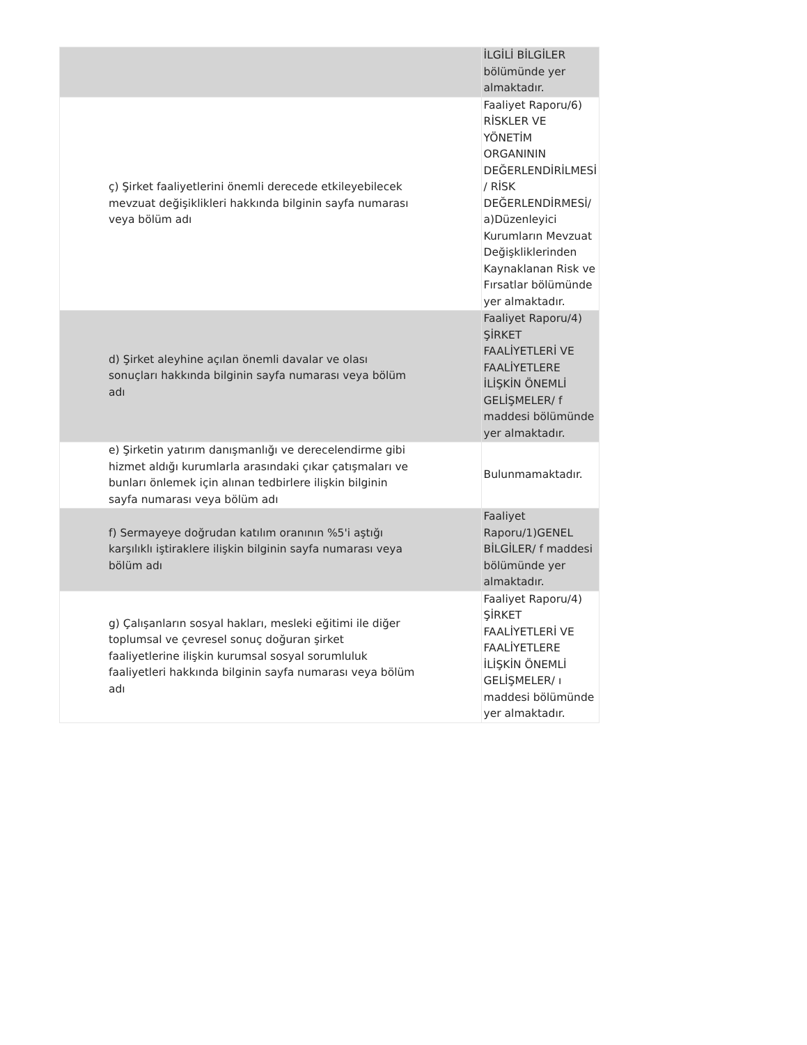| | İLGİLİ BİLGİLER bölümünde yer almaktadır. |
| ç) Şirket faaliyetlerini önemli derecede etkileyebilecek mevzuat değişiklikleri hakkında bilginin sayfa numarası veya bölüm adı | Faaliyet Raporu/6) RİSKLER VE YÖNETİM ORGANININ DEĞERLENDİRİLMESİ / RİSK DEĞERLENDİRMESİ/ a)Düzenleyici Kurumların Mevzuat Değişkliklerinden Kaynaklanan Risk ve Fırsatlar bölümünde yer almaktadır. |
| d) Şirket aleyhine açılan önemli davalar ve olası sonuçları hakkında bilginin sayfa numarası veya bölüm adı | Faaliyet Raporu/4) ŞİRKET FAALİYETLERİ VE FAALİYETLERE İLİŞKİN ÖNEMLİ GELİŞMELER/ f maddesi bölümünde yer almaktadır. |
| e) Şirketin yatırım danışmanlığı ve derecelendirme gibi hizmet aldığı kurumlarla arasındaki çıkar çatışmaları ve bunları önlemek için alınan tedbirlere ilişkin bilginin sayfa numarası veya bölüm adı | Bulunmamaktadır. |
| f) Sermayeye doğrudan katılım oranının %5'i aştığı karşılıklı iştiraklere ilişkin bilginin sayfa numarası veya bölüm adı | Faaliyet Raporu/1)GENEL BİLGİLER/ f maddesi bölümünde yer almaktadır. |
| g) Çalışanların sosyal hakları, mesleki eğitimi ile diğer toplumsal ve çevresel sonuç doğuran şirket faaliyetlerine ilişkin kurumsal sosyal sorumluluk faaliyetleri hakkında bilginin sayfa numarası veya bölüm adı | Faaliyet Raporu/4) ŞİRKET FAALİYETLERİ VE FAALİYETLERE İLİŞKİN ÖNEMLİ GELİŞMELER/ ı maddesi bölümünde yer almaktadır. |